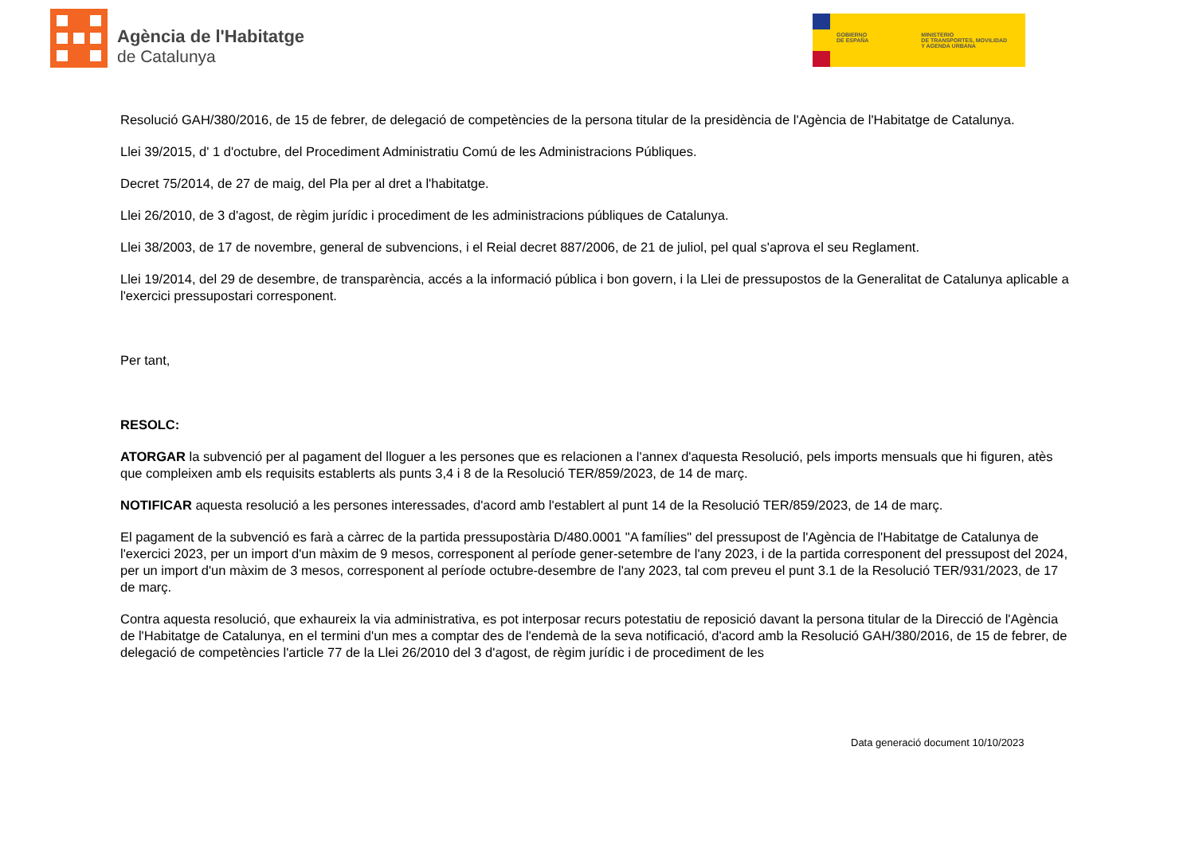Agència de l'Habitatge
de Catalunya
GOBIERNO
DE ESPAÑA
MINISTERIO
DE TRANSPORTES, MOVILIDAD
Y AGENDA URBANA
Resolució GAH/380/2016, de 15 de febrer, de delegació de competències de la persona titular de la presidència de l'Agència de l'Habitatge de Catalunya.
Llei 39/2015, d' 1 d'octubre, del Procediment Administratiu Comú de les Administracions Públiques.
Decret 75/2014, de 27 de maig, del Pla per al dret a l'habitatge.
Llei 26/2010, de 3 d'agost, de règim jurídic i procediment de les administracions públiques de Catalunya.
Llei 38/2003, de 17 de novembre, general de subvencions, i el Reial decret 887/2006, de 21 de juliol, pel qual s'aprova el seu Reglament.
Llei 19/2014, del 29 de desembre, de transparència, accés a la informació pública i bon govern, i la Llei de pressupostos de la Generalitat de Catalunya aplicable a l'exercici pressupostari corresponent.
Per tant,
RESOLC:
ATORGAR la subvenció per al pagament del lloguer a les persones que es relacionen a l'annex d'aquesta Resolució, pels imports mensuals que hi figuren, atès que compleixen amb els requisits establerts als punts 3,4 i 8 de la Resolució TER/859/2023, de 14 de març.
NOTIFICAR aquesta resolució a les persones interessades, d'acord amb l'establert al punt 14 de la Resolució TER/859/2023, de 14 de març.
El pagament de la subvenció es farà a càrrec de la partida pressupostària D/480.0001 "A famílies" del pressupost de l'Agència de l'Habitatge de Catalunya de l'exercici 2023, per un import d'un màxim de 9 mesos, corresponent al període gener-setembre de l'any 2023, i de la partida corresponent del pressupost del 2024, per un import d'un màxim de 3 mesos, corresponent al període octubre-desembre de l'any 2023, tal com preveu el punt 3.1 de la Resolució TER/931/2023, de 17 de març.
Contra aquesta resolució, que exhaureix la via administrativa, es pot interposar recurs potestatiu de reposició davant la persona titular de la Direcció de l'Agència de l'Habitatge de Catalunya, en el termini d'un mes a comptar des de l'endemà de la seva notificació, d'acord amb la Resolució GAH/380/2016, de 15 de febrer, de delegació de competències l'article 77 de la Llei 26/2010 del 3 d'agost, de règim jurídic i de procediment de les
Data generació document 10/10/2023